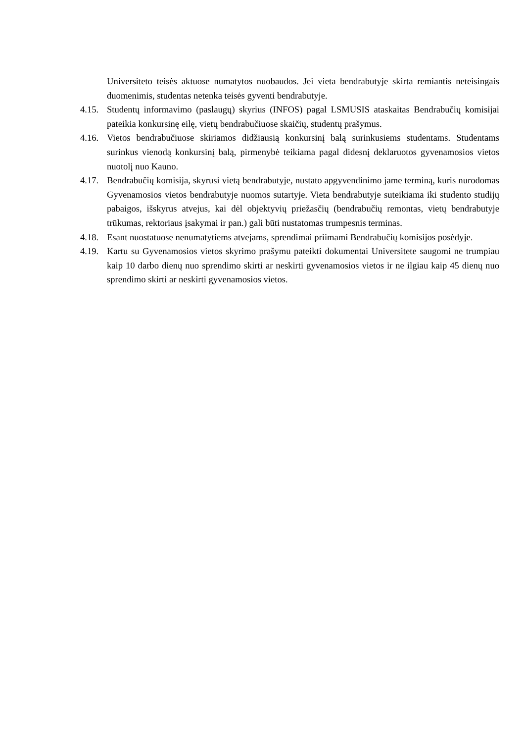Universiteto teisės aktuose numatytos nuobaudos. Jei vieta bendrabutyje skirta remiantis neteisingais duomenimis, studentas netenka teisės gyventi bendrabutyje.
4.15.
Studentų informavimo (paslaugų) skyrius (INFOS) pagal LSMUSIS ataskaitas Bendrabučių komisijai pateikia konkursinę eilę, vietų bendrabučiuose skaičių, studentų prašymus.
4.16.
Vietos bendrabučiuose skiriamos didžiausią konkursinį balą surinkusiems studentams. Studentams surinkus vienodą konkursinį balą, pirmenybė teikiama pagal didesnį deklaruotos gyvenamosios vietos nuotolį nuo Kauno.
4.17.
Bendrabučių komisija, skyrusi vietą bendrabutyje, nustato apgyvendinimo jame terminą, kuris nurodomas Gyvenamosios vietos bendrabutyje nuomos sutartyje. Vieta bendrabutyje suteikiama iki studento studijų pabaigos, išskyrus atvejus, kai dėl objektyvių priežasčių (bendrabučių remontas, vietų bendrabutyje trūkumas, rektoriaus įsakymai ir pan.) gali būti nustatomas trumpesnis terminas.
4.18.
Esant nuostatuose nenumatytiems atvejams, sprendimai priimami Bendrabučių komisijos posėdyje.
4.19.
Kartu su Gyvenamosios vietos skyrimo prašymu pateikti dokumentai Universitete saugomi ne trumpiau kaip 10 darbo dienų nuo sprendimo skirti ar neskirti gyvenamosios vietos ir ne ilgiau kaip 45 dienų nuo sprendimo skirti ar neskirti gyvenamosios vietos.